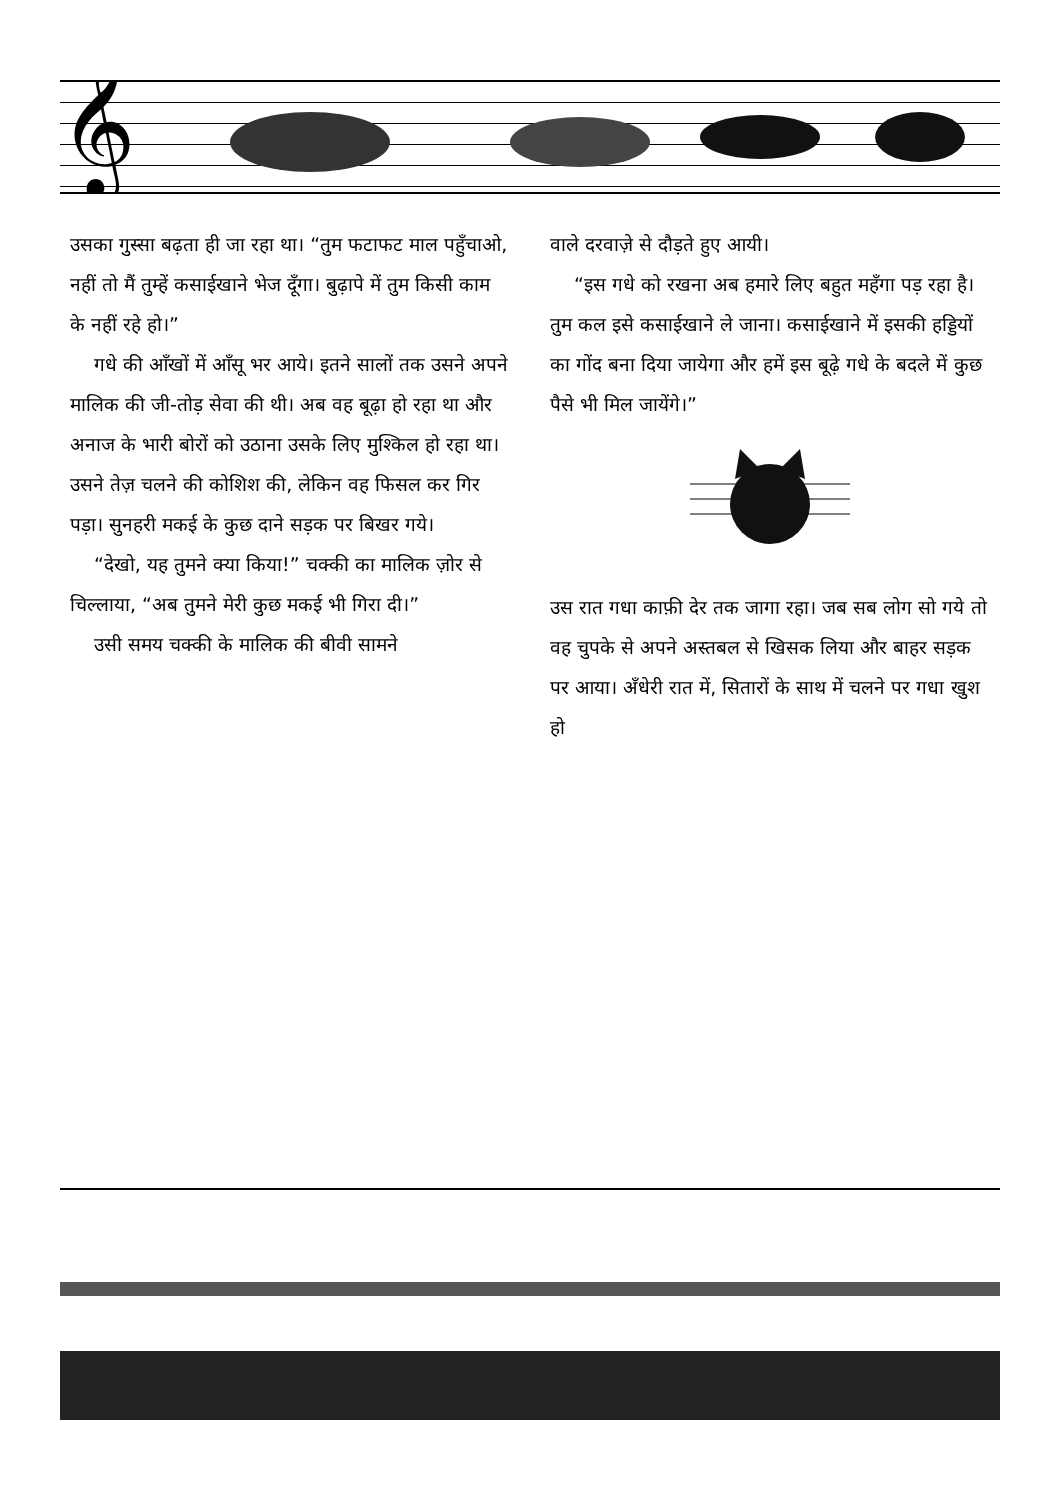𝄞
उसका गुस्सा बढ़ता ही जा रहा था। “तुम फटाफट माल पहुँचाओ, नहीं तो मैं तुम्हें कसाईखाने भेज दूँगा। बुढ़ापे में तुम किसी काम के नहीं रहे हो।”
गधे की आँखों में आँसू भर आये। इतने सालों तक उसने अपने मालिक की जी-तोड़ सेवा की थी। अब वह बूढ़ा हो रहा था और अनाज के भारी बोरों को उठाना उसके लिए मुश्किल हो रहा था। उसने तेज़ चलने की कोशिश की, लेकिन वह फिसल कर गिर पड़ा। सुनहरी मकई के कुछ दाने सड़क पर बिखर गये।
“देखो, यह तुमने क्या किया!” चक्की का मालिक ज़ोर से चिल्लाया, “अब तुमने मेरी कुछ मकई भी गिरा दी।”
उसी समय चक्की के मालिक की बीवी सामने
वाले दरवाज़े से दौड़ते हुए आयी।
“इस गधे को रखना अब हमारे लिए बहुत महँगा पड़ रहा है। तुम कल इसे कसाईखाने ले जाना। कसाईखाने में इसकी हड्डियों का गोंद बना दिया जायेगा और हमें इस बूढ़े गधे के बदले में कुछ पैसे भी मिल जायेंगे।”
उस रात गधा काफ़ी देर तक जागा रहा। जब सब लोग सो गये तो वह चुपके से अपने अस्तबल से खिसक लिया और बाहर सड़क पर आया। अँधेरी रात में, सितारों के साथ में चलने पर गधा खुश हो